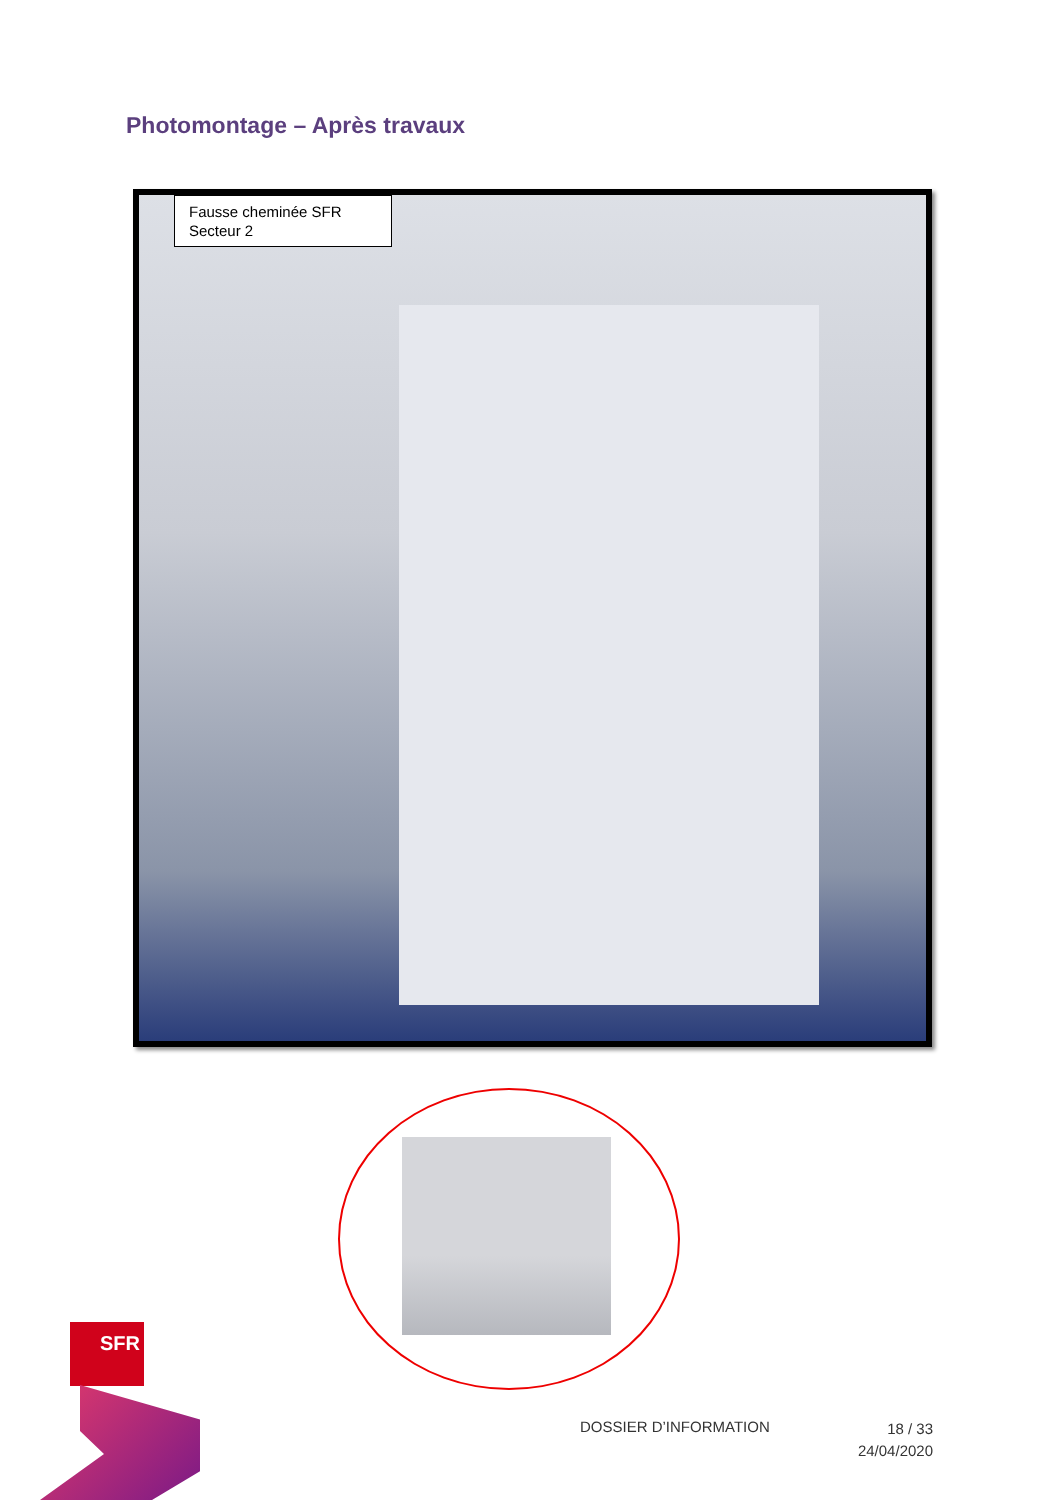Photomontage – Après travaux
Fausse cheminée SFR
Secteur 2
SFR
DOSSIER D’INFORMATION
18 / 33
24/04/2020